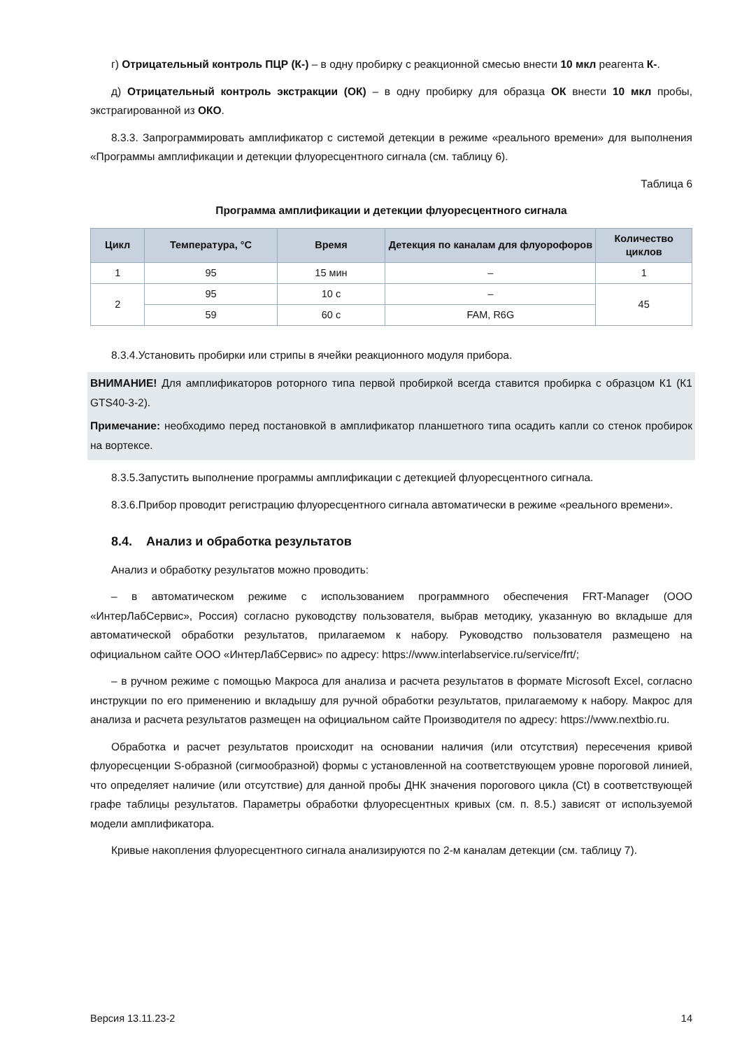г) Отрицательный контроль ПЦР (К-) – в одну пробирку с реакционной смесью внести 10 мкл реагента К-.
д) Отрицательный контроль экстракции (ОК) – в одну пробирку для образца ОК внести 10 мкл пробы, экстрагированной из ОКО.
8.3.3. Запрограммировать амплификатор с системой детекции в режиме «реального времени» для выполнения «Программы амплификации и детекции флуоресцентного сигнала (см. таблицу 6).
Таблица 6
Программа амплификации и детекции флуоресцентного сигнала
| Цикл | Температура, °С | Время | Детекция по каналам для флуорофоров | Количество циклов |
| --- | --- | --- | --- | --- |
| 1 | 95 | 15 мин | – | 1 |
| 2 | 95 | 10 с | – | 45 |
| | 59 | 60 с | FAM, R6G | |
8.3.4.Установить пробирки или стрипы в ячейки реакционного модуля прибора.
ВНИМАНИЕ! Для амплификаторов роторного типа первой пробиркой всегда ставится пробирка с образцом К1 (К1 GTS40-3-2).
Примечание: необходимо перед постановкой в амплификатор планшетного типа осадить капли со стенок пробирок на вортексе.
8.3.5.Запустить выполнение программы амплификации с детекцией флуоресцентного сигнала.
8.3.6.Прибор проводит регистрацию флуоресцентного сигнала автоматически в режиме «реального времени».
8.4. Анализ и обработка результатов
Анализ и обработку результатов можно проводить:
– в автоматическом режиме с использованием программного обеспечения FRT-Manager (ООО «ИнтерЛабСервис», Россия) согласно руководству пользователя, выбрав методику, указанную во вкладыше для автоматической обработки результатов, прилагаемом к набору. Руководство пользователя размещено на официальном сайте ООО «ИнтерЛабСервис» по адресу: https://www.interlabservice.ru/service/frt/;
– в ручном режиме с помощью Макроса для анализа и расчета результатов в формате Microsoft Excel, согласно инструкции по его применению и вкладышу для ручной обработки результатов, прилагаемому к набору. Макрос для анализа и расчета результатов размещен на официальном сайте Производителя по адресу: https://www.nextbio.ru.
Обработка и расчет результатов происходит на основании наличия (или отсутствия) пересечения кривой флуоресценции S-образной (сигмообразной) формы с установленной на соответствующем уровне пороговой линией, что определяет наличие (или отсутствие) для данной пробы ДНК значения порогового цикла (Ct) в соответствующей графе таблицы результатов. Параметры обработки флуоресцентных кривых (см. п. 8.5.) зависят от используемой модели амплификатора.
Кривые накопления флуоресцентного сигнала анализируются по 2-м каналам детекции (см. таблицу 7).
Версия 13.11.23-2 14